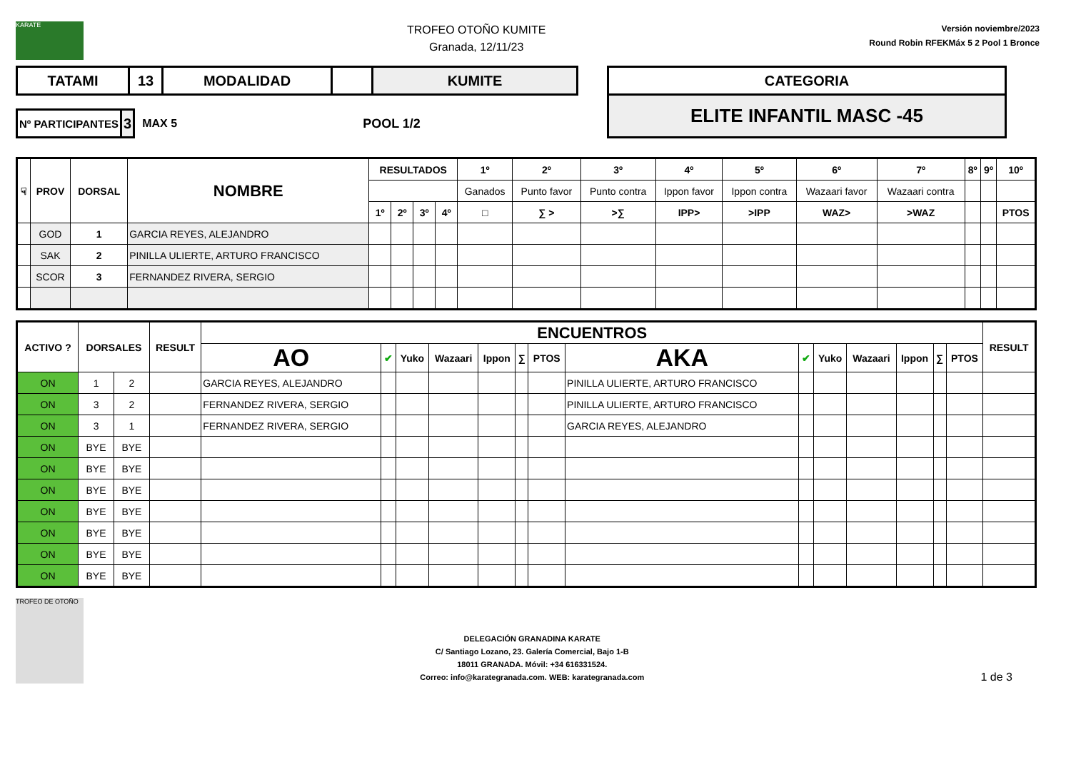KARATE
TROFEO OTOÑO KUMITE
Granada, 12/11/23
Versión noviembre/2023
Round Robin RFEKMáx 5 2 Pool 1 Bronce
| TATAMI | 13 | MODALIDAD | | KUMITE |
| Nº PARTICIPANTES | 3 |
MAX 5 POOL 1/2
| CATEGORIA |
| ELITE INFANTIL MASC -45 |
| ☟ | PROV | DORSAL | NOMBRE | RESULTADOS | | | | 1º | 2º | 3º | 4º | 5º | 6º | 7º | 8º | 9º | 10º |
| --- | --- | --- | --- | --- | --- | --- | --- | --- | --- | --- | --- | --- | --- | --- | --- | --- | --- |
| | | | | | | | | Ganados | Punto favor | Punto contra | Ippon favor | Ippon contra | Wazaari favor | Wazaari contra | | | |
| | | | | 1º | 2º | 3º | 4º | □ | ∑ > | >∑ | IPP> | >IPP | WAZ> | >WAZ | | | PTOS |
| | GOD | 1 | GARCIA REYES, ALEJANDRO | | | | | | | | | | | | | | |
| | SAK | 2 | PINILLA ULIERTE, ARTURO FRANCISCO | | | | | | | | | | | | | | |
| | SCOR | 3 | FERNANDEZ RIVERA, SERGIO | | | | | | | | | | | | | | |
| ACTIVO ? | DORSALES | | RESULT | ENCUENTROS | | | | | | | | | | | | | | RESULT |
| --- | --- | --- | --- | --- | --- | --- | --- | --- | --- | --- | --- | --- | --- | --- | --- | --- | --- | --- |
| | | | | AO | ✔ | Yuko | Wazaari | Ippon | ∑ | PTOS | AKA | ✔ | Yuko | Wazaari | Ippon | ∑ | PTOS | |
| ON | 1 | 2 | | GARCIA REYES, ALEJANDRO | | | | | | | PINILLA ULIERTE, ARTURO FRANCISCO | | | | | | | |
| ON | 3 | 2 | | FERNANDEZ RIVERA, SERGIO | | | | | | | PINILLA ULIERTE, ARTURO FRANCISCO | | | | | | | |
| ON | 3 | 1 | | FERNANDEZ RIVERA, SERGIO | | | | | | | GARCIA REYES, ALEJANDRO | | | | | | | |
| ON | BYE | BYE | | | | | | | | | | | | | | | | |
| ON | BYE | BYE | | | | | | | | | | | | | | | | |
| ON | BYE | BYE | | | | | | | | | | | | | | | | |
| ON | BYE | BYE | | | | | | | | | | | | | | | | |
| ON | BYE | BYE | | | | | | | | | | | | | | | | |
| ON | BYE | BYE | | | | | | | | | | | | | | | | |
| ON | BYE | BYE | | | | | | | | | | | | | | | | |
TROFEO DE OTOÑO
DELEGACIÓN GRANADINA KARATE
C/ Santiago Lozano, 23. Galería Comercial, Bajo 1-B
18011 GRANADA. Móvil: +34 616331524.
Correo: info@karategranada.com. WEB: karategranada.com
1 de 3